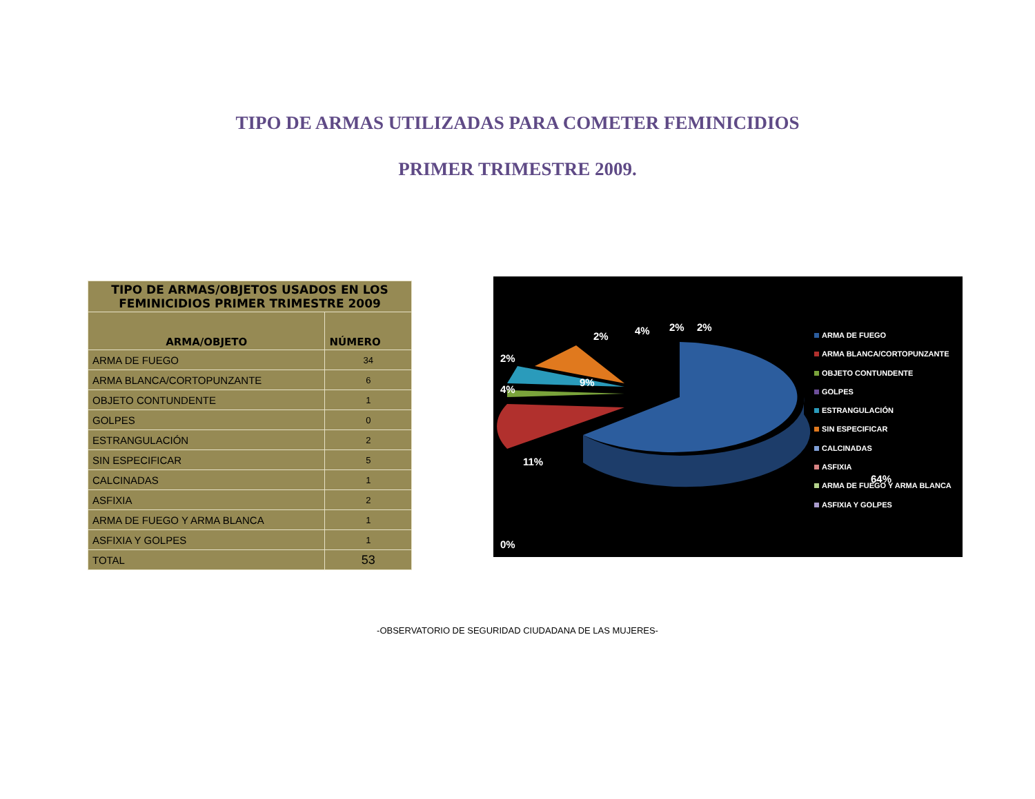TIPO DE ARMAS UTILIZADAS PARA COMETER FEMINICIDIOS
PRIMER TRIMESTRE 2009.
| TIPO DE ARMAS/OBJETOS USADOS EN LOS FEMINICIDIOS PRIMER TRIMESTRE 2009 | |
| --- | --- |
| ARMA/OBJETO | NÚMERO |
| ARMA DE FUEGO | 34 |
| ARMA BLANCA/CORTOPUNZANTE | 6 |
| OBJETO CONTUNDENTE | 1 |
| GOLPES | 0 |
| ESTRANGULACIÓN | 2 |
| SIN ESPECIFICAR | 5 |
| CALCINADAS | 1 |
| ASFIXIA | 2 |
| ARMA DE FUEGO Y ARMA BLANCA | 1 |
| ASFIXIA Y GOLPES | 1 |
| TOTAL | 53 |
2% 4% 2% 2%
2%
9%
4%
11%
64%
0%
ARMA DE FUEGO
ARMA BLANCA/CORTOPUNZANTE
OBJETO CONTUNDENTE
GOLPES
ESTRANGULACIÓN
SIN ESPECIFICAR
CALCINADAS
ASFIXIA
ARMA DE FUEGO Y ARMA BLANCA
ASFIXIA Y GOLPES
-OBSERVATORIO DE SEGURIDAD CIUDADANA DE LAS MUJERES-